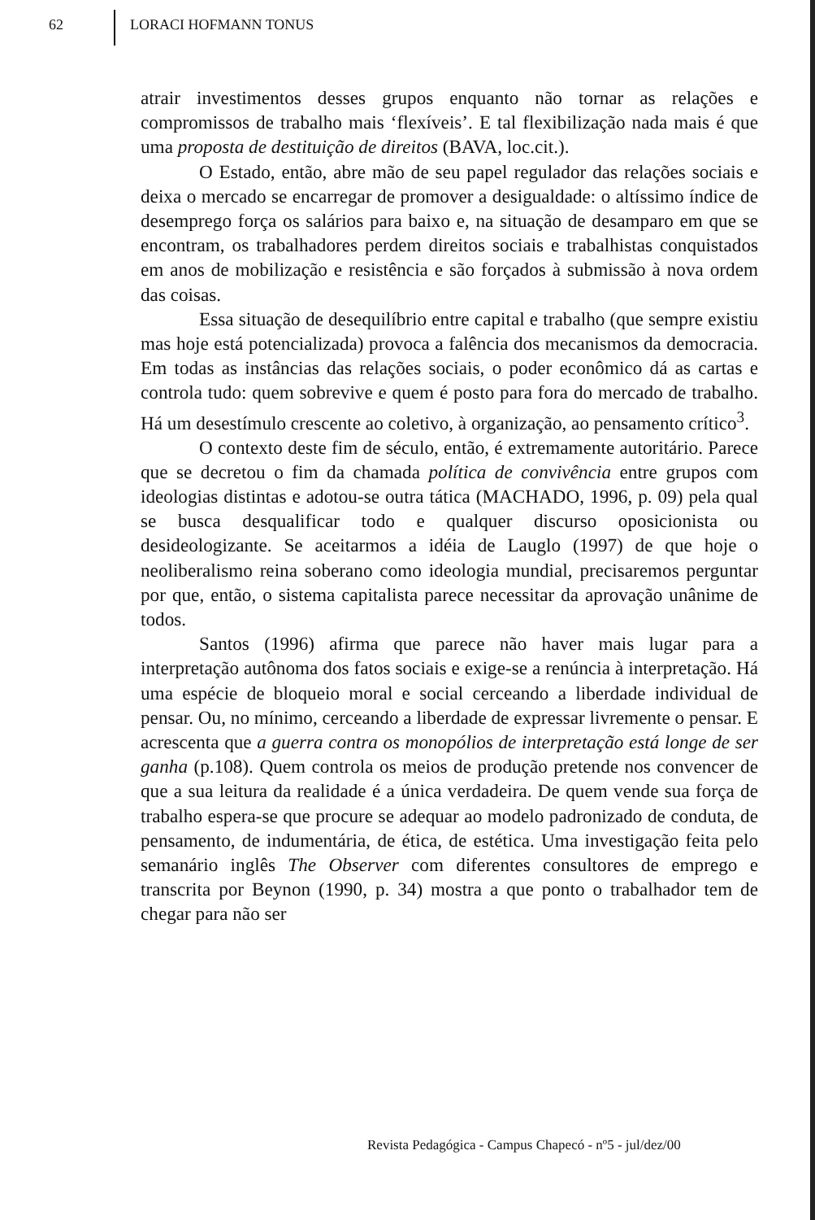62 LORACI HOFMANN TONUS
atrair investimentos desses grupos enquanto não tornar as relações e compromissos de trabalho mais ‘flexíveis’. E tal flexibilização nada mais é que uma proposta de destituição de direitos (BAVA, loc.cit.).
O Estado, então, abre mão de seu papel regulador das relações sociais e deixa o mercado se encarregar de promover a desigualdade: o altíssimo índice de desemprego força os salários para baixo e, na situação de desamparo em que se encontram, os trabalhadores perdem direitos sociais e trabalhistas conquistados em anos de mobilização e resistência e são forçados à submissão à nova ordem das coisas.
Essa situação de desequilíbrio entre capital e trabalho (que sempre existiu mas hoje está potencializada) provoca a falência dos mecanismos da democracia. Em todas as instâncias das relações sociais, o poder econômico dá as cartas e controla tudo: quem sobrevive e quem é posto para fora do mercado de trabalho. Há um desestímulo crescente ao coletivo, à organização, ao pensamento crítico<sup>3</sup>.
O contexto deste fim de século, então, é extremamente autoritário. Parece que se decretou o fim da chamada política de convivência entre grupos com ideologias distintas e adotou-se outra tática (MACHADO, 1996, p. 09) pela qual se busca desqualificar todo e qualquer discurso oposicionista ou desideologizante. Se aceitarmos a idéia de Lauglo (1997) de que hoje o neoliberalismo reina soberano como ideologia mundial, precisaremos perguntar por que, então, o sistema capitalista parece necessitar da aprovação unânime de todos.
Santos (1996) afirma que parece não haver mais lugar para a interpretação autônoma dos fatos sociais e exige-se a renúncia à interpretação. Há uma espécie de bloqueio moral e social cerceando a liberdade individual de pensar. Ou, no mínimo, cerceando a liberdade de expressar livremente o pensar. E acrescenta que a guerra contra os monopólios de interpretação está longe de ser ganha (p.108). Quem controla os meios de produção pretende nos convencer de que a sua leitura da realidade é a única verdadeira. De quem vende sua força de trabalho espera-se que procure se adequar ao modelo padronizado de conduta, de pensamento, de indumentária, de ética, de estética. Uma investigação feita pelo semanário inglês The Observer com diferentes consultores de emprego e transcrita por Beynon (1990, p. 34) mostra a que ponto o trabalhador tem de chegar para não ser
Revista Pedagógica - Campus Chapecó - nº5 - jul/dez/00